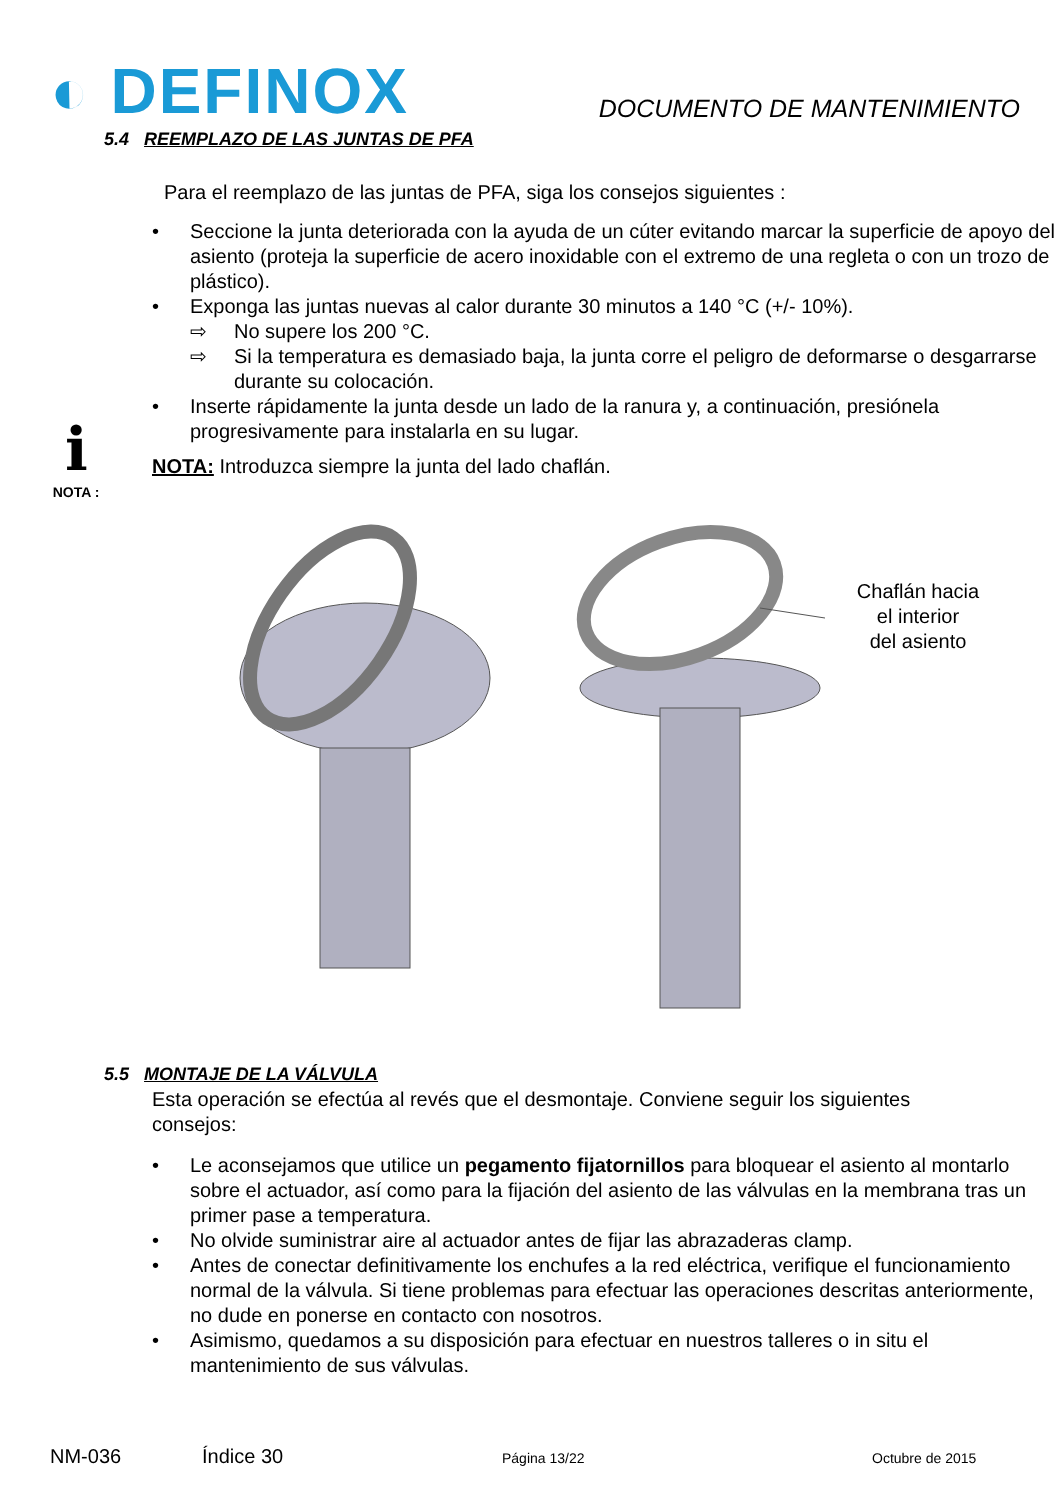◐ DEFINOX
DOCUMENTO DE MANTENIMIENTO
5.4 REEMPLAZO DE LAS JUNTAS DE PFA
Para el reemplazo de las juntas de PFA, siga los consejos siguientes :
• Seccione la junta deteriorada con la ayuda de un cúter evitando marcar la superficie de apoyo del asiento (proteja la superficie de acero inoxidable con el extremo de una regleta o con un trozo de plástico).
• Exponga las juntas nuevas al calor durante 30 minutos a 140 °C (+/- 10%).
⇨ No supere los 200 °C.
⇨ Si la temperatura es demasiado baja, la junta corre el peligro de deformarse o desgarrarse durante su colocación.
• Inserte rápidamente la junta desde un lado de la ranura y, a continuación, presiónela progresivamente para instalarla en su lugar.
ℹ
NOTA :
NOTA: Introduzca siempre la junta del lado chaflán.
Chaflán hacia
el interior
del asiento
5.5 MONTAJE DE LA VÁLVULA
Esta operación se efectúa al revés que el desmontaje. Conviene seguir los siguientes consejos:
• Le aconsejamos que utilice un pegamento fijatornillos para bloquear el asiento al montarlo sobre el actuador, así como para la fijación del asiento de las válvulas en la membrana tras un primer pase a temperatura.
• No olvide suministrar aire al actuador antes de fijar las abrazaderas clamp.
• Antes de conectar definitivamente los enchufes a la red eléctrica, verifique el funcionamiento normal de la válvula. Si tiene problemas para efectuar las operaciones descritas anteriormente, no dude en ponerse en contacto con nosotros.
• Asimismo, quedamos a su disposición para efectuar en nuestros talleres o in situ el mantenimiento de sus válvulas.
NM-036 Índice 30 Página 13/22 Octubre de 2015